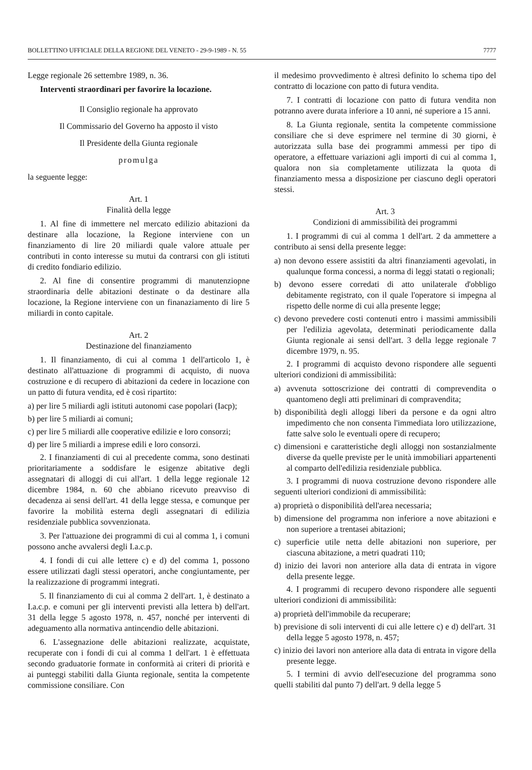BOLLETTINO UFFICIALE DELLA REGIONE DEL VENETO - 29-9-1989 - N. 55 7777
Legge regionale 26 settembre 1989, n. 36.
Interventi straordinari per favorire la locazione.
Il Consiglio regionale ha approvato
Il Commissario del Governo ha apposto il visto
Il Presidente della Giunta regionale
promulga
la seguente legge:
Art. 1
Finalità della legge
1. Al fine di immettere nel mercato edilizio abitazioni da destinare alla locazione, la Regione interviene con un finanziamento di lire 20 miliardi quale valore attuale per contributi in conto interesse su mutui da contrarsi con gli istituti di credito fondiario edilizio.
2. Al fine di consentire programmi di manutenziopne straordinaria delle abitazioni destinate o da destinare alla locazione, la Regione interviene con un finanaziamento di lire 5 miliardi in conto capitale.
Art. 2
Destinazione del finanziamento
1. Il finanziamento, di cui al comma 1 dell'articolo 1, è destinato all'attuazione di programmi di acquisto, di nuova costruzione e di recupero di abitazioni da cedere in locazione con un patto di futura vendita, ed è così ripartito:
a) per lire 5 miliardi agli istituti autonomi case popolari (Iacp);
b) per lire 5 miliardi ai comuni;
c) per lire 5 miliardi alle cooperative edilizie e loro consorzi;
d) per lire 5 miliardi a imprese edili e loro consorzi.
2. I finanziamenti di cui al precedente comma, sono destinati prioritariamente a soddisfare le esigenze abitative degli assegnatari di alloggi di cui all'art. 1 della legge regionale 12 dicembre 1984, n. 60 che abbiano ricevuto preavviso di decadenza ai sensi dell'art. 41 della legge stessa, e comunque per favorire la mobilità esterna degli assegnatari di edilizia residenziale pubblica sovvenzionata.
3. Per l'attuazione dei programmi di cui al comma 1, i comuni possono anche avvalersi degli I.a.c.p.
4. I fondi di cui alle lettere c) e d) del comma 1, possono essere utilizzati dagli stessi operatori, anche congiuntamente, per la realizzazione di programmi integrati.
5. Il finanziamento di cui al comma 2 dell'art. 1, è destinato a I.a.c.p. e comuni per gli interventi previsti alla lettera b) dell'art. 31 della legge 5 agosto 1978, n. 457, nonché per interventi di adeguamento alla normativa antincendio delle abitazioni.
6. L'assegnazione delle abitazioni realizzate, acquistate, recuperate con i fondi di cui al comma 1 dell'art. 1 è effettuata secondo graduatorie formate in conformità ai criteri di priorità e ai punteggi stabiliti dalla Giunta regionale, sentita la competente commissione consiliare. Con
il medesimo provvedimento è altresì definito lo schema tipo del contratto di locazione con patto di futura vendita.
7. I contratti di locazione con patto di futura vendita non potranno avere durata inferiore a 10 anni, né superiore a 15 anni.
8. La Giunta regionale, sentita la competente commissione consiliare che si deve esprimere nel termine di 30 giorni, è autorizzata sulla base dei programmi ammessi per tipo di operatore, a effettuare variazioni agli importi di cui al comma 1, qualora non sia completamente utilizzata la quota di finanziamento messa a disposizione per ciascuno degli operatori stessi.
Art. 3
Condizioni di ammissibilità dei programmi
1. I programmi di cui al comma 1 dell'art. 2 da ammettere a contributo ai sensi della presente legge:
a) non devono essere assistiti da altri finanziamenti agevolati, in qualunque forma concessi, a norma di leggi statati o regionali;
b) devono essere corredati di atto unilaterale d'obbligo debitamente registrato, con il quale l'operatore si impegna al rispetto delle norme di cui alla presente legge;
c) devono prevedere costi contenuti entro i massimi ammissibili per l'edilizia agevolata, determinati periodicamente dalla Giunta regionale ai sensi dell'art. 3 della legge regionale 7 dicembre 1979, n. 95.
2. I programmi di acquisto devono rispondere alle seguenti ulteriori condizioni di ammissibilità:
a) avvenuta sottoscrizione dei contratti di comprevendita o quantomeno degli atti preliminari di compravendita;
b) disponibilità degli alloggi liberi da persone e da ogni altro impedimento che non consenta l'immediata loro utilizzazione, fatte salve solo le eventuali opere di recupero;
c) dimensioni e caratteristiche degli alloggi non sostanzialmente diverse da quelle previste per le unità immobiliari appartenenti al comparto dell'edilizia residenziale pubblica.
3. I programmi di nuova costruzione devono rispondere alle seguenti ulteriori condizioni di ammissibilità:
a) proprietà o disponibilità dell'area necessaria;
b) dimensione del programma non inferiore a nove abitazioni e non superiore a trentasei abitazioni;
c) superficie utile netta delle abitazioni non superiore, per ciascuna abitazione, a metri quadrati 110;
d) inizio dei lavori non anteriore alla data di entrata in vigore della presente legge.
4. I programmi di recupero devono rispondere alle seguenti ulteriori condizioni di ammissibilità:
a) proprietà dell'immobile da recuperare;
b) previsione di soli interventi di cui alle lettere c) e d) dell'art. 31 della legge 5 agosto 1978, n. 457;
c) inizio dei lavori non anteriore alla data di entrata in vigore della presente legge.
5. I termini di avvio dell'esecuzione del programma sono quelli stabiliti dal punto 7) dell'art. 9 della legge 5